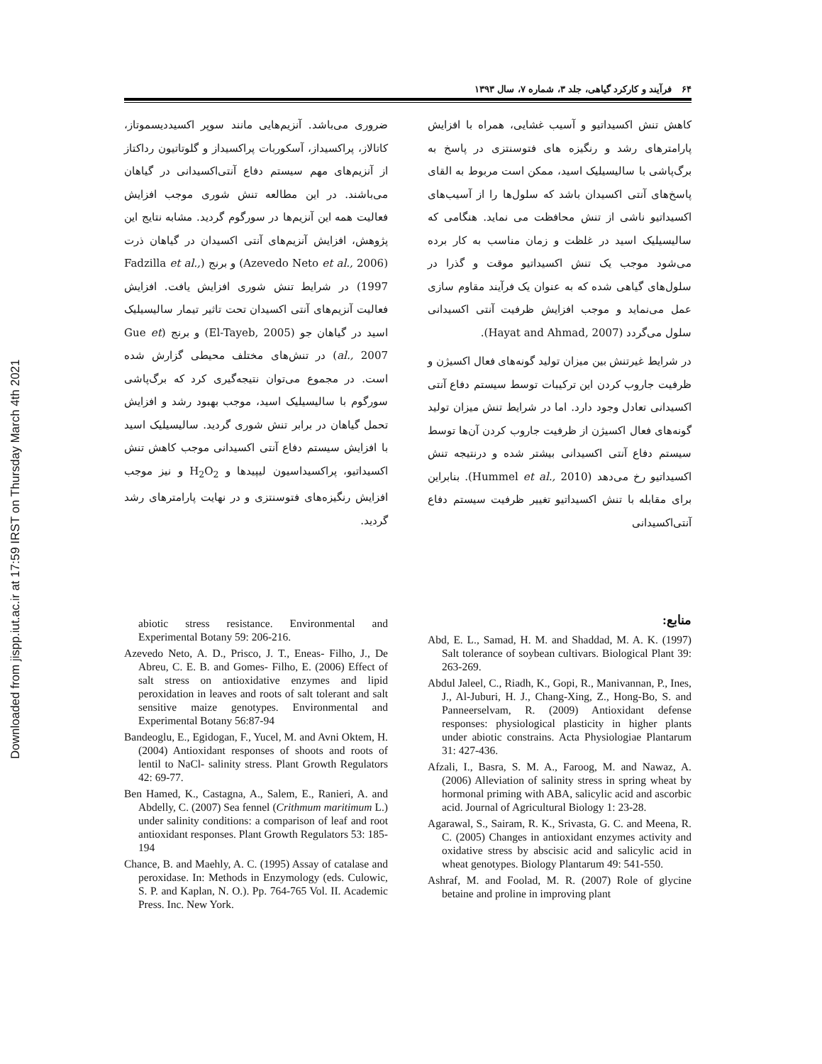Downloaded from jispp.iut.ac.ir at 17:59 IRST on Thursday March 4th 2021
۶۴ فرآیند و کارکرد گیاهی، جلد ۳، شماره ۷، سال ۱۳۹۳
کاهش تنش اکسیداتیو و آسیب غشایی، همراه با افزایش پارامترهای رشد و رنگیزه های فتوسنتزی در پاسخ به برگ‌پاشی با سالیسیلیک اسید، ممکن است مربوط به القای پاسخ‌های آنتی اکسیدان باشد که سلول‌ها را از آسیب‌های اکسیداتیو ناشی از تنش محافظت می نماید. هنگامی که سالیسیلیک اسید در غلظت و زمان مناسب به کار برده می‌شود موجب یک تنش اکسیداتیو موقت و گذرا در سلول‌های گیاهی شده که به عنوان یک فرآیند مقاوم سازی عمل می‌نماید و موجب افزایش ظرفیت آنتی اکسیدانی سلول می‌گردد (Hayat and Ahmad, 2007).
در شرایط غیرتنش بین میزان تولید گونه‌های فعال اکسیژن و ظرفیت جاروب کردن این ترکیبات توسط سیستم دفاع آنتی اکسیدانی تعادل وجود دارد. اما در شرایط تنش میزان تولید گونه‌های فعال اکسیژن از ظرفیت جاروب کردن آن‌ها توسط سیستم دفاع آنتی اکسیدانی بیشتر شده و درنتیجه تنش اکسیداتیو رخ می‌دهد (Hummel et al., 2010). بنابراین برای مقابله با تنش اکسیداتیو تغییر ظرفیت سیستم دفاع آنتی‌اکسیدانی
ضروری می‌باشد. آنزیم‌هایی مانند سوپر اکسیددیسموتاز، کاتالاز، پراکسیداز، آسکوربات پراکسیداز و گلوتاتیون رداکتاز از آنزیم‌های مهم سیستم دفاع آنتی‌اکسیدانی در گیاهان می‌باشند. در این مطالعه تنش شوری موجب افزایش فعالیت همه این آنزیم‌ها در سورگوم گردید. مشابه نتایج این پژوهش، افزایش آنزیم‌های آنتی اکسیدان در گیاهان ذرت (Azevedo Neto et al., 2006) و برنج (Fadzilla et al., 1997) در شرایط تنش شوری افزایش یافت. افزایش فعالیت آنزیم‌های آنتی اکسیدان تحت تاثیر تیمار سالیسیلیک اسید در گیاهان جو (El-Tayeb, 2005) و برنج (Gue et al., 2007) در تنش‌های مختلف محیطی گزارش شده است. در مجموع می‌توان نتیجه‌گیری کرد که برگ‌پاشی سورگوم با سالیسیلیک اسید، موجب بهبود رشد و افزایش تحمل گیاهان در برابر تنش شوری گردید. سالیسیلیک اسید با افزایش سیستم دفاع آنتی اکسیدانی موجب کاهش تنش اکسیداتیو، پراکسیداسیون لیپیدها و H<sub>2</sub>O<sub>2</sub> و نیز موجب افزایش رنگیزه‌های فتوسنتزی و در نهایت پارامترهای رشد گردید.
منابع:
Abd, E. L., Samad, H. M. and Shaddad, M. A. K. (1997) Salt tolerance of soybean cultivars. Biological Plant 39: 263-269.
Abdul Jaleel, C., Riadh, K., Gopi, R., Manivannan, P., Ines, J., Al-Juburi, H. J., Chang-Xing, Z., Hong-Bo, S. and Panneerselvam, R. (2009) Antioxidant defense responses: physiological plasticity in higher plants under abiotic constrains. Acta Physiologiae Plantarum 31: 427-436.
Afzali, I., Basra, S. M. A., Faroog, M. and Nawaz, A. (2006) Alleviation of salinity stress in spring wheat by hormonal priming with ABA, salicylic acid and ascorbic acid. Journal of Agricultural Biology 1: 23-28.
Agarawal, S., Sairam, R. K., Srivasta, G. C. and Meena, R. C. (2005) Changes in antioxidant enzymes activity and oxidative stress by abscisic acid and salicylic acid in wheat genotypes. Biology Plantarum 49: 541-550.
Ashraf, M. and Foolad, M. R. (2007) Role of glycine betaine and proline in improving plant
abiotic stress resistance. Environmental and Experimental Botany 59: 206-216.
Azevedo Neto, A. D., Prisco, J. T., Eneas- Filho, J., De Abreu, C. E. B. and Gomes- Filho, E. (2006) Effect of salt stress on antioxidative enzymes and lipid peroxidation in leaves and roots of salt tolerant and salt sensitive maize genotypes. Environmental and Experimental Botany 56:87-94
Bandeoglu, E., Egidogan, F., Yucel, M. and Avni Oktem, H. (2004) Antioxidant responses of shoots and roots of lentil to NaCl- salinity stress. Plant Growth Regulators 42: 69-77.
Ben Hamed, K., Castagna, A., Salem, E., Ranieri, A. and Abdelly, C. (2007) Sea fennel (Crithmum maritimum L.) under salinity conditions: a comparison of leaf and root antioxidant responses. Plant Growth Regulators 53: 185-194
Chance, B. and Maehly, A. C. (1995) Assay of catalase and peroxidase. In: Methods in Enzymology (eds. Culowic, S. P. and Kaplan, N. O.). Pp. 764-765 Vol. II. Academic Press. Inc. New York.